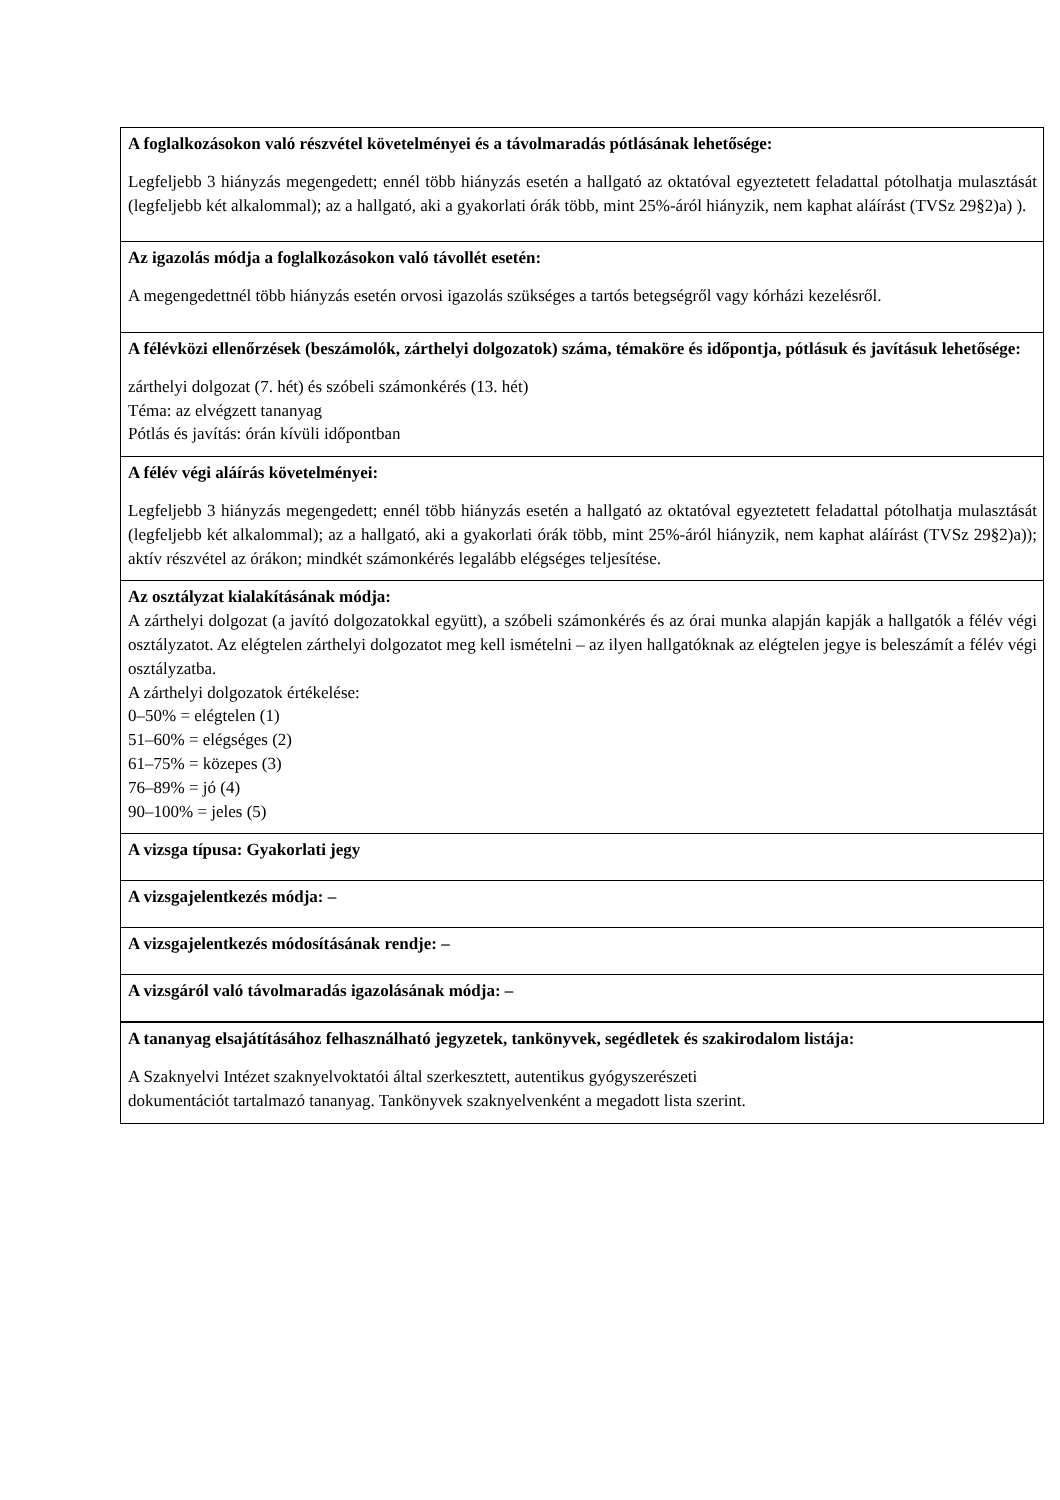| A foglalkozásokon való részvétel követelményei és a távolmaradás pótlásának lehetősége: Legfeljebb 3 hiányzás megengedett; ennél több hiányzás esetén a hallgató az oktatóval egyeztetett feladattal pótolhatja mulasztását (legfeljebb két alkalommal); az a hallgató, aki a gyakorlati órák több, mint 25%-áról hiányzik, nem kaphat aláírást (TVSz 29§2)a) ). |
| Az igazolás módja a foglalkozásokon való távollét esetén: A megengedettnél több hiányzás esetén orvosi igazolás szükséges a tartós betegségről vagy kórházi kezelésről. |
| A félévközi ellenőrzések (beszámolók, zárthelyi dolgozatok) száma, témaköre és időpontja, pótlásuk és javításuk lehetősége: zárthelyi dolgozat (7. hét) és szóbeli számonkérés (13. hét) Téma: az elvégzett tananyag Pótlás és javítás: órán kívüli időpontban |
| A félév végi aláírás követelményei: Legfeljebb 3 hiányzás megengedett; ennél több hiányzás esetén a hallgató az oktatóval egyeztetett feladattal pótolhatja mulasztását (legfeljebb két alkalommal); az a hallgató, aki a gyakorlati órák több, mint 25%-áról hiányzik, nem kaphat aláírást (TVSz 29§2)a)); aktív részvétel az órákon; mindkét számonkérés legalább elégséges teljesítése. |
| Az osztályzat kialakításának módja: A zárthelyi dolgozat (a javító dolgozatokkal együtt), a szóbeli számonkérés és az órai munka alapján kapják a hallgatók a félév végi osztályzatot. Az elégtelen zárthelyi dolgozatot meg kell ismételni – az ilyen hallgatóknak az elégtelen jegye is beleszámít a félév végi osztályzatba. A zárthelyi dolgozatok értékelése: 0–50% = elégtelen (1) 51–60% = elégséges (2) 61–75% = közepes (3) 76–89% = jó (4) 90–100% = jeles (5) |
| A vizsga típusa: Gyakorlati jegy |
| A vizsgajelentkezés módja: – |
| A vizsgajelentkezés módosításának rendje: – |
| A vizsgáról való távolmaradás igazolásának módja: – |
| A tananyag elsajátításához felhasználható jegyzetek, tankönyvek, segédletek és szakirodalom listája: A Szaknyelvi Intézet szaknyelvoktatói által szerkesztett, autentikus gyógyszerészeti dokumentációt tartalmazó tananyag. Tankönyvek szaknyelvenként a megadott lista szerint. |